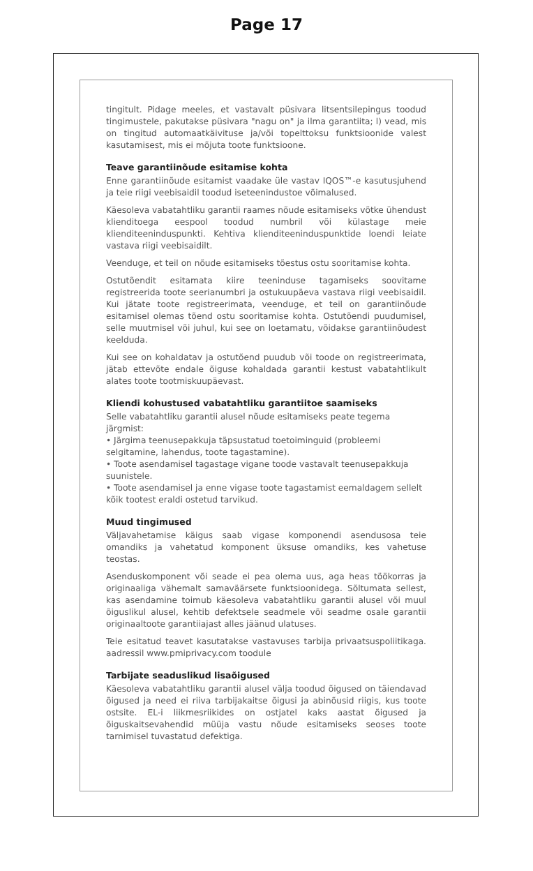Page 17
tingitult. Pidage meeles, et vastavalt püsivara litsentsilepingus toodud tingimustele, pakutakse püsivara "nagu on" ja ilma garantiita; l) vead, mis on tingitud automaatkäivituse ja/või topelttoksu funktsioonide valest kasutamisest, mis ei mõjuta toote funktsioone.
Teave garantiinõude esitamise kohta
Enne garantiinõude esitamist vaadake üle vastav IQOS™-e kasutusjuhend ja teie riigi veebisaidil toodud iseteenindustoe võimalused.
Käesoleva vabatahtliku garantii raames nõude esitamiseks võtke ühendust klienditoega eespool toodud numbril või külastage meie klienditeeninduspunkti. Kehtiva klienditeeninduspunktide loendi leiate vastava riigi veebisaidilt.
Veenduge, et teil on nõude esitamiseks tõestus ostu sooritamise kohta.
Ostutõendit esitamata kiire teeninduse tagamiseks soovitame registreerida toote seerianumbri ja ostukuupäeva vastava riigi veebisaidil. Kui jätate toote registreerimata, veenduge, et teil on garantiinõude esitamisel olemas tõend ostu sooritamise kohta. Ostutõendi puudumisel, selle muutmisel või juhul, kui see on loetamatu, võidakse garantiinõudest keelduda.
Kui see on kohaldatav ja ostutõend puudub või toode on registreerimata, jätab ettevõte endale õiguse kohaldada garantii kestust vabatahtlikult alates toote tootmiskuupäevast.
Kliendi kohustused vabatahtliku garantiitoe saamiseks
Selle vabatahtliku garantii alusel nõude esitamiseks peate tegema järgmist:
• Järgima teenusepakkuja täpsustatud toetoiminguid (probleemi selgitamine, lahendus, toote tagastamine).
• Toote asendamisel tagastage vigane toode vastavalt teenusepakkuja suunistele.
• Toote asendamisel ja enne vigase toote tagastamist eemaldagem sellelt kõik tootest eraldi ostetud tarvikud.
Muud tingimused
Väljavahetamise käigus saab vigase komponendi asendusosa teie omandiks ja vahetatud komponent üksuse omandiks, kes vahetuse teostas.
Asenduskomponent või seade ei pea olema uus, aga heas töökorras ja originaaliga vähemalt samaväärsete funktsioonidega. Sõltumata sellest, kas asendamine toimub käesoleva vabatahtliku garantii alusel või muul õiguslikul alusel, kehtib defektsele seadmele või seadme osale garantii originaaltoote garantiiajast alles jäänud ulatuses.
Teie esitatud teavet kasutatakse vastavuses tarbija privaatsuspoliitikaga. aadressil www.pmiprivacy.com toodule
Tarbijate seaduslikud lisaõigused
Käesoleva vabatahtliku garantii alusel välja toodud õigused on täiendavad õigused ja need ei riiva tarbijakaitse õigusi ja abinõusid riigis, kus toote ostsite. EL-i liikmesriikides on ostjatel kaks aastat õigused ja õiguskaitsevahendid müüja vastu nõude esitamiseks seoses toote tarnimisel tuvastatud defektiga.